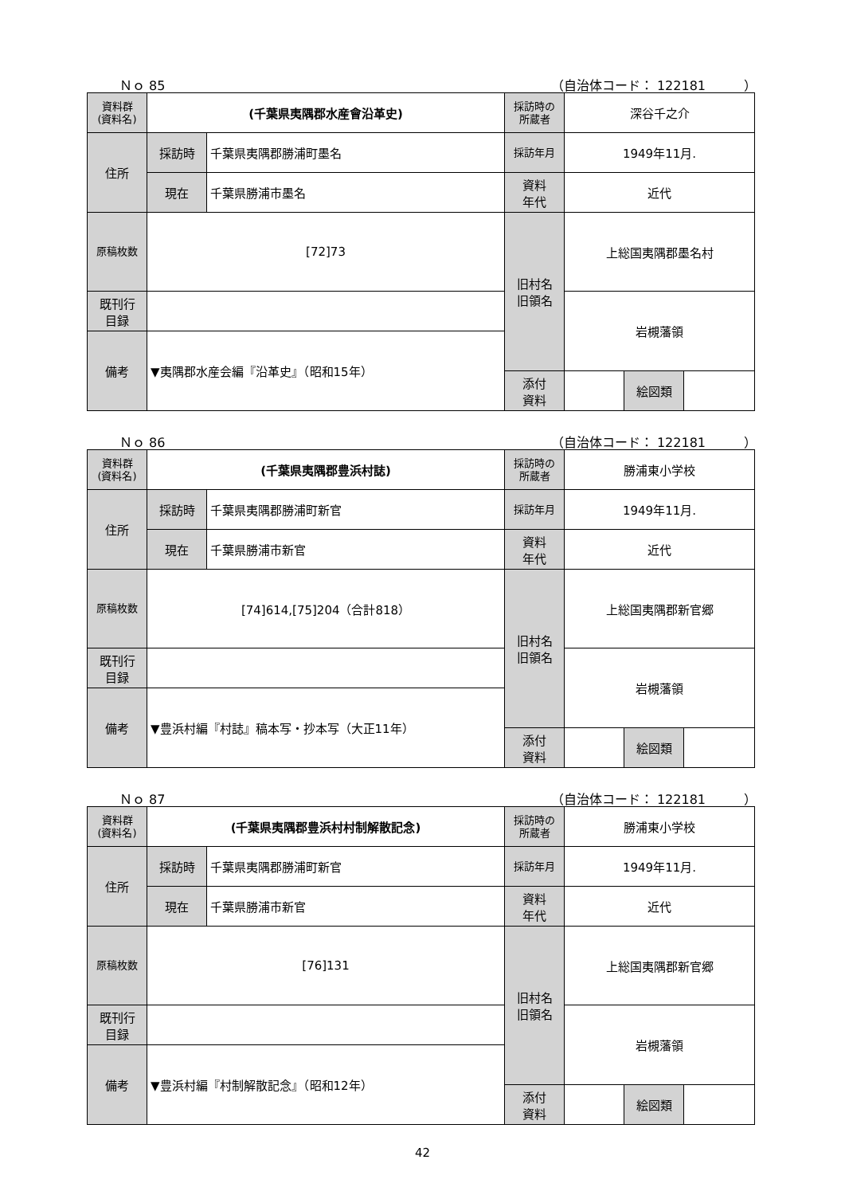Ｎｏ 85 （自治体コード： 122181　　　）
| 資料群 (資料名) | (千葉県夷隅郡水産會沿革史) | | 採訪時の 所蔵者 | 深谷千之介 | | |
| 住所 | 採訪時 | 千葉県夷隅郡勝浦町墨名 | 採訪年月 | 1949年11月. | | |
| | 現在 | 千葉県勝浦市墨名 | 資料 年代 | 近代 | | |
| 原稿枚数 | [72]73 | | 旧村名 旧領名 | 上総国夷隅郡墨名村 | | |
| 既刊行 目録 | | | | 岩槻藩領 | | |
| 備考 | ▼夷隅郡水産会編『沿革史』（昭和15年） | | | | | |
| | | | 添付 資料 | | 絵図類 | |
Ｎｏ 86 （自治体コード： 122181　　　）
| 資料群 (資料名) | (千葉県夷隅郡豊浜村誌) | | 採訪時の 所蔵者 | 勝浦東小学校 | | |
| 住所 | 採訪時 | 千葉県夷隅郡勝浦町新官 | 採訪年月 | 1949年11月. | | |
| | 現在 | 千葉県勝浦市新官 | 資料 年代 | 近代 | | |
| 原稿枚数 | [74]614,[75]204（合計818） | | 旧村名 旧領名 | 上総国夷隅郡新官郷 | | |
| 既刊行 目録 | | | | 岩槻藩領 | | |
| 備考 | ▼豊浜村編『村誌』稿本写・抄本写（大正11年） | | | | | |
| | | | 添付 資料 | | 絵図類 | |
Ｎｏ 87 （自治体コード： 122181　　　）
| 資料群 (資料名) | (千葉県夷隅郡豊浜村村制解散記念) | | 採訪時の 所蔵者 | 勝浦東小学校 | | |
| 住所 | 採訪時 | 千葉県夷隅郡勝浦町新官 | 採訪年月 | 1949年11月. | | |
| | 現在 | 千葉県勝浦市新官 | 資料 年代 | 近代 | | |
| 原稿枚数 | [76]131 | | 旧村名 旧領名 | 上総国夷隅郡新官郷 | | |
| 既刊行 目録 | | | | 岩槻藩領 | | |
| 備考 | ▼豊浜村編『村制解散記念』（昭和12年） | | | | | |
| | | | 添付 資料 | | 絵図類 | |
42